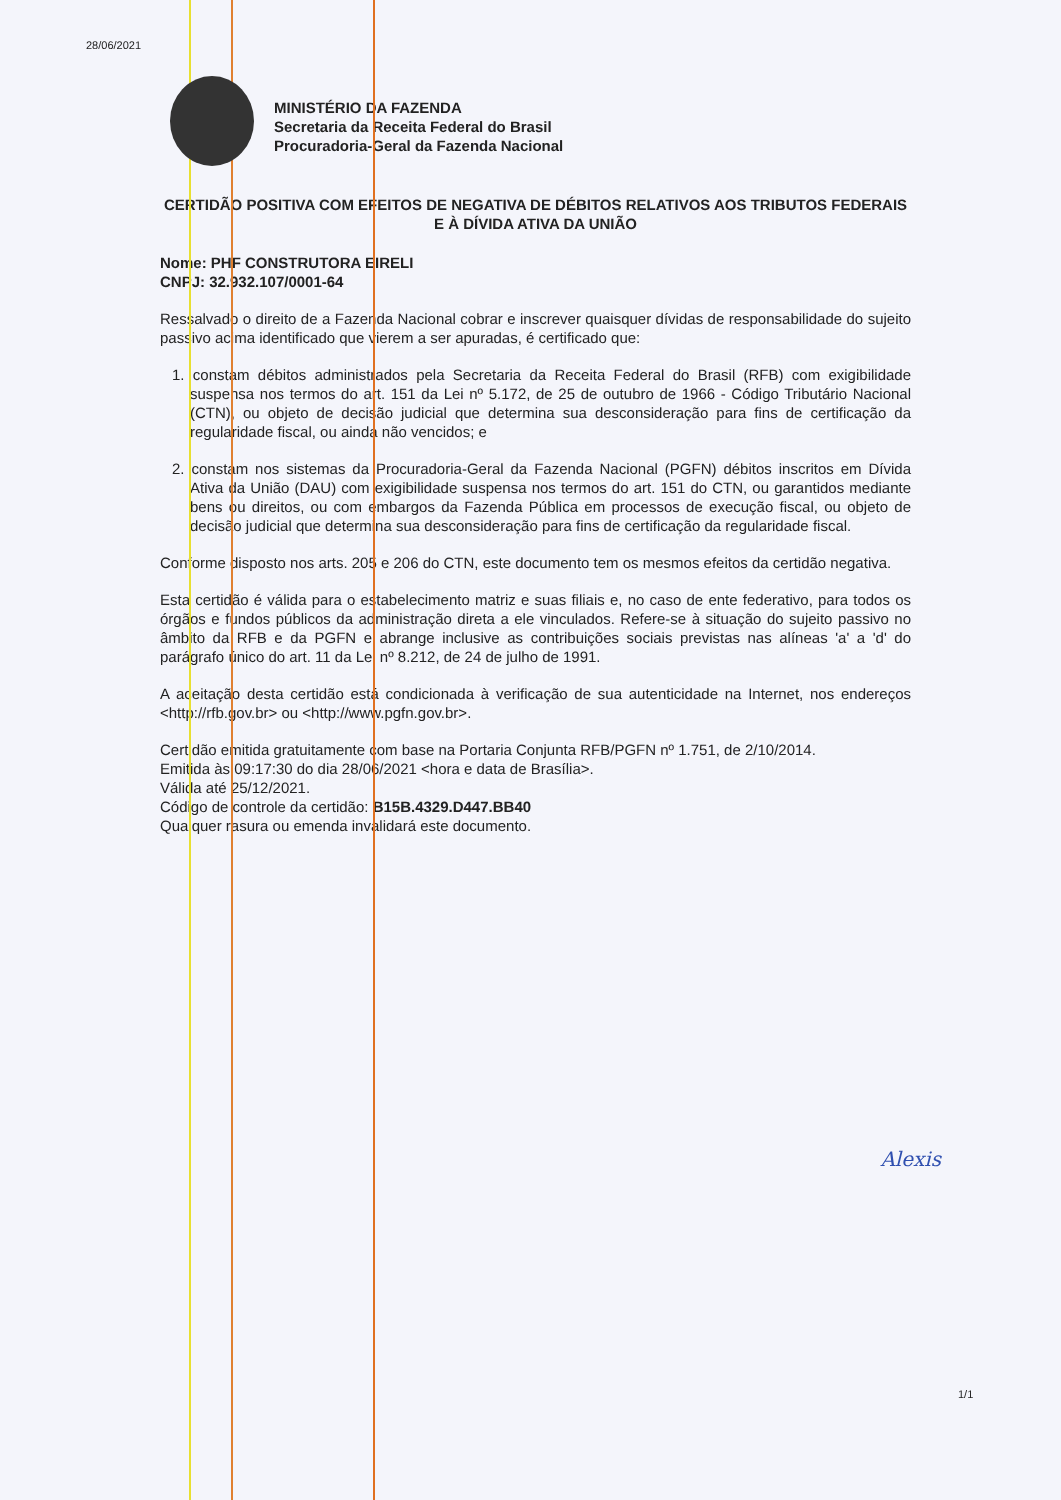28/06/2021
MINISTÉRIO DA FAZENDA
Secretaria da Receita Federal do Brasil
Procuradoria-Geral da Fazenda Nacional
CERTIDÃO POSITIVA COM EFEITOS DE NEGATIVA DE DÉBITOS RELATIVOS AOS TRIBUTOS FEDERAIS E À DÍVIDA ATIVA DA UNIÃO
Nome: PHF CONSTRUTORA EIRELI
CNPJ: 32.932.107/0001-64
Ressalvado o direito de a Fazenda Nacional cobrar e inscrever quaisquer dívidas de responsabilidade do sujeito passivo acima identificado que vierem a ser apuradas, é certificado que:
1. constam débitos administrados pela Secretaria da Receita Federal do Brasil (RFB) com exigibilidade suspensa nos termos do art. 151 da Lei nº 5.172, de 25 de outubro de 1966 - Código Tributário Nacional (CTN), ou objeto de decisão judicial que determina sua desconsideração para fins de certificação da regularidade fiscal, ou ainda não vencidos; e
2. constam nos sistemas da Procuradoria-Geral da Fazenda Nacional (PGFN) débitos inscritos em Dívida Ativa da União (DAU) com exigibilidade suspensa nos termos do art. 151 do CTN, ou garantidos mediante bens ou direitos, ou com embargos da Fazenda Pública em processos de execução fiscal, ou objeto de decisão judicial que determina sua desconsideração para fins de certificação da regularidade fiscal.
Conforme disposto nos arts. 205 e 206 do CTN, este documento tem os mesmos efeitos da certidão negativa.
Esta certidão é válida para o estabelecimento matriz e suas filiais e, no caso de ente federativo, para todos os órgãos e fundos públicos da administração direta a ele vinculados. Refere-se à situação do sujeito passivo no âmbito da RFB e da PGFN e abrange inclusive as contribuições sociais previstas nas alíneas 'a' a 'd' do parágrafo único do art. 11 da Lei nº 8.212, de 24 de julho de 1991.
A aceitação desta certidão está condicionada à verificação de sua autenticidade na Internet, nos endereços <http://rfb.gov.br> ou <http://www.pgfn.gov.br>.
Certidão emitida gratuitamente com base na Portaria Conjunta RFB/PGFN nº 1.751, de 2/10/2014.
Emitida às 09:17:30 do dia 28/06/2021 <hora e data de Brasília>.
Válida até 25/12/2021.
Código de controle da certidão: B15B.4329.D447.BB40
Qualquer rasura ou emenda invalidará este documento.
Alexis
1/1